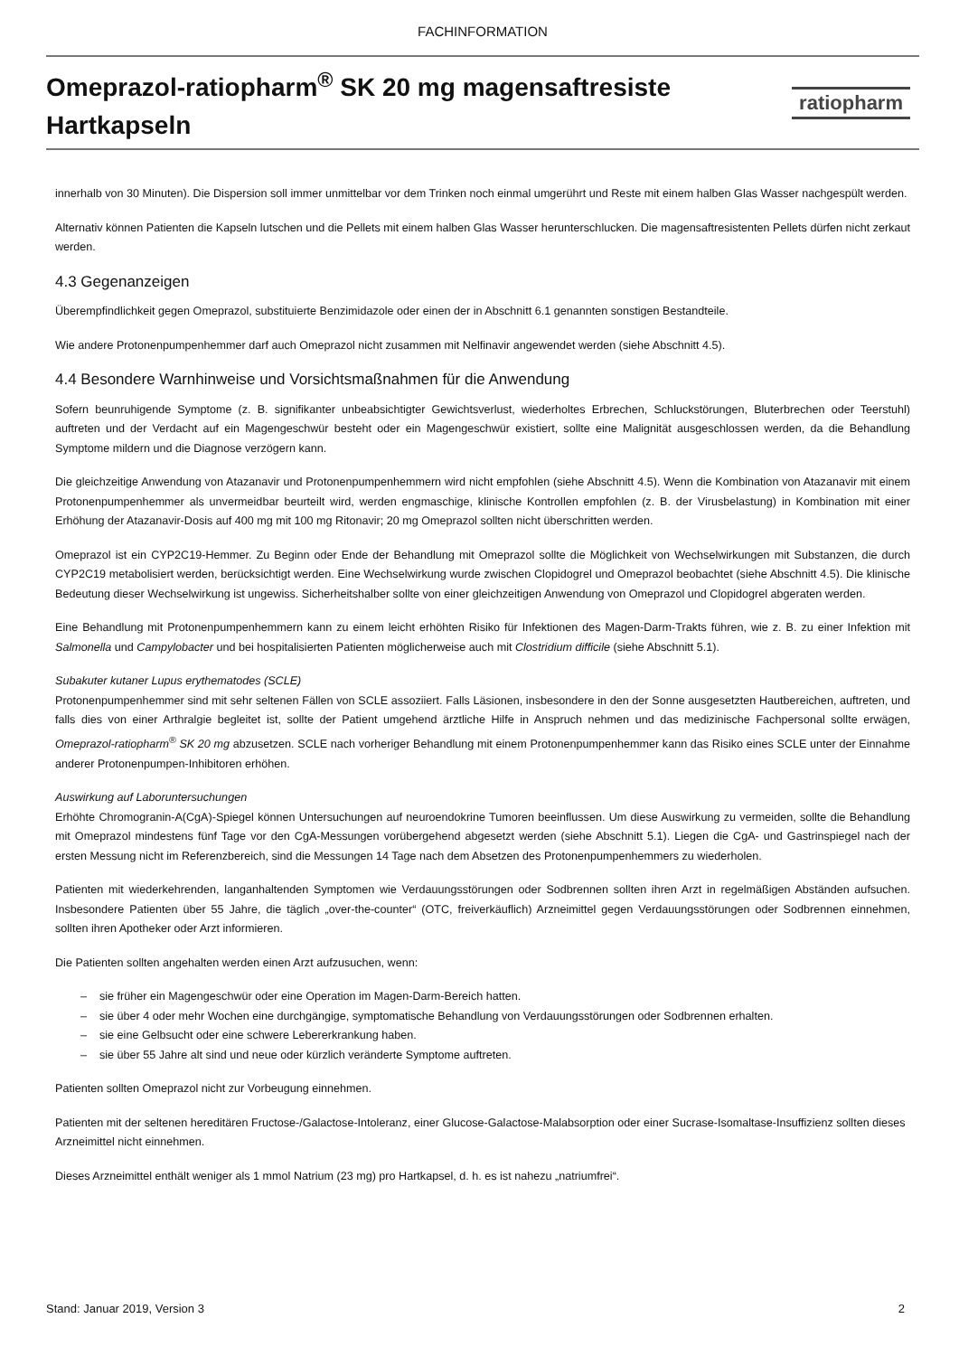FACHINFORMATION
Omeprazol-ratiopharm<sup>®</sup> SK 20 mg magensaftresiste
Hartkapseln
ratiopharm
innerhalb von 30 Minuten). Die Dispersion soll immer unmittelbar vor dem Trinken noch einmal umgerührt und Reste mit einem halben Glas Wasser nachgespült werden.
Alternativ können Patienten die Kapseln lutschen und die Pellets mit einem halben Glas Wasser herunterschlucken. Die magensaftresistenten Pellets dürfen nicht zerkaut werden.
4.3 Gegenanzeigen
Überempfindlichkeit gegen Omeprazol, substituierte Benzimidazole oder einen der in Abschnitt 6.1 genannten sonstigen Bestandteile.
Wie andere Protonenpumpenhemmer darf auch Omeprazol nicht zusammen mit Nelfinavir angewendet werden (siehe Abschnitt 4.5).
4.4 Besondere Warnhinweise und Vorsichtsmaßnahmen für die Anwendung
Sofern beunruhigende Symptome (z. B. signifikanter unbeabsichtigter Gewichtsverlust, wiederholtes Erbrechen, Schluckstörungen, Bluterbrechen oder Teerstuhl) auftreten und der Verdacht auf ein Magengeschwür besteht oder ein Magengeschwür existiert, sollte eine Malignität ausgeschlossen werden, da die Behandlung Symptome mildern und die Diagnose verzögern kann.
Die gleichzeitige Anwendung von Atazanavir und Protonenpumpenhemmern wird nicht empfohlen (siehe Abschnitt 4.5). Wenn die Kombination von Atazanavir mit einem Protonenpumpenhemmer als unvermeidbar beurteilt wird, werden engmaschige, klinische Kontrollen empfohlen (z. B. der Virusbelastung) in Kombination mit einer Erhöhung der Atazanavir-Dosis auf 400 mg mit 100 mg Ritonavir; 20 mg Omeprazol sollten nicht überschritten werden.
Omeprazol ist ein CYP2C19-Hemmer. Zu Beginn oder Ende der Behandlung mit Omeprazol sollte die Möglichkeit von Wechselwirkungen mit Substanzen, die durch CYP2C19 metabolisiert werden, berücksichtigt werden. Eine Wechselwirkung wurde zwischen Clopidogrel und Omeprazol beobachtet (siehe Abschnitt 4.5). Die klinische Bedeutung dieser Wechselwirkung ist ungewiss. Sicherheitshalber sollte von einer gleichzeitigen Anwendung von Omeprazol und Clopidogrel abgeraten werden.
Eine Behandlung mit Protonenpumpenhemmern kann zu einem leicht erhöhten Risiko für Infektionen des Magen-Darm-Trakts führen, wie z. B. zu einer Infektion mit Salmonella und Campylobacter und bei hospitalisierten Patienten möglicherweise auch mit Clostridium difficile (siehe Abschnitt 5.1).
Subakuter kutaner Lupus erythematodes (SCLE)
Protonenpumpenhemmer sind mit sehr seltenen Fällen von SCLE assoziiert. Falls Läsionen, insbesondere in den der Sonne ausgesetzten Hautbereichen, auftreten, und falls dies von einer Arthralgie begleitet ist, sollte der Patient umgehend ärztliche Hilfe in Anspruch nehmen und das medizinische Fachpersonal sollte erwägen, Omeprazol-ratiopharm<sup>®</sup> SK 20 mg abzusetzen. SCLE nach vorheriger Behandlung mit einem Protonenpumpenhemmer kann das Risiko eines SCLE unter der Einnahme anderer Protonenpumpen-Inhibitoren erhöhen.
Auswirkung auf Laboruntersuchungen
Erhöhte Chromogranin-A(CgA)-Spiegel können Untersuchungen auf neuroendokrine Tumoren beeinflussen. Um diese Auswirkung zu vermeiden, sollte die Behandlung mit Omeprazol mindestens fünf Tage vor den CgA-Messungen vorübergehend abgesetzt werden (siehe Abschnitt 5.1). Liegen die CgA- und Gastrinspiegel nach der ersten Messung nicht im Referenzbereich, sind die Messungen 14 Tage nach dem Absetzen des Protonenpumpenhemmers zu wiederholen.
Patienten mit wiederkehrenden, langanhaltenden Symptomen wie Verdauungsstörungen oder Sodbrennen sollten ihren Arzt in regelmäßigen Abständen aufsuchen. Insbesondere Patienten über 55 Jahre, die täglich „over-the-counter“ (OTC, freiverkäuflich) Arzneimittel gegen Verdauungsstörungen oder Sodbrennen einnehmen, sollten ihren Apotheker oder Arzt informieren.
Die Patienten sollten angehalten werden einen Arzt aufzusuchen, wenn:
– sie früher ein Magengeschwür oder eine Operation im Magen-Darm-Bereich hatten.
– sie über 4 oder mehr Wochen eine durchgängige, symptomatische Behandlung von Verdauungsstörungen oder Sodbrennen erhalten.
– sie eine Gelbsucht oder eine schwere Lebererkrankung haben.
– sie über 55 Jahre alt sind und neue oder kürzlich veränderte Symptome auftreten.
Patienten sollten Omeprazol nicht zur Vorbeugung einnehmen.
Patienten mit der seltenen hereditären Fructose-/Galactose-Intoleranz, einer Glucose-Galactose-Malabsorption oder einer Sucrase-Isomaltase-Insuffizienz sollten dieses Arzneimittel nicht einnehmen.
Dieses Arzneimittel enthält weniger als 1 mmol Natrium (23 mg) pro Hartkapsel, d. h. es ist nahezu „natriumfrei“.
Stand: Januar 2019, Version 3 2